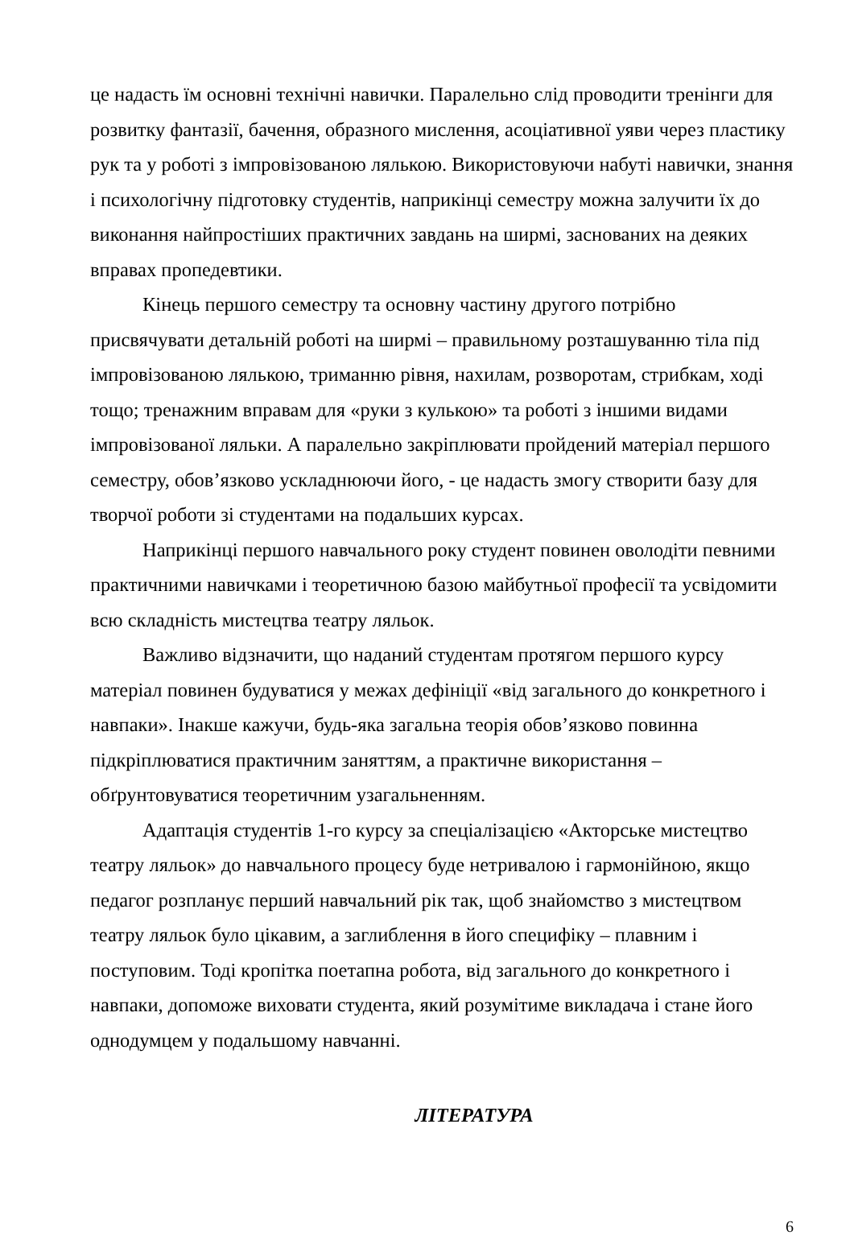це надасть їм основні технічні навички. Паралельно слід проводити тренінги для розвитку фантазії, бачення, образного мислення, асоціативної уяви через пластику рук та у роботі з імпровізованою лялькою. Використовуючи набуті навички, знання і психологічну підготовку студентів, наприкінці семестру можна залучити їх до виконання найпростіших практичних завдань на ширмі, заснованих на деяких вправах пропедевтики.
Кінець першого семестру та основну частину другого потрібно присвячувати детальній роботі на ширмі – правильному розташуванню тіла під імпровізованою лялькою, триманню рівня, нахилам, розворотам, стрибкам, ході тощо; тренажним вправам для «руки з кулькою» та роботі з іншими видами імпровізованої ляльки. А паралельно закріплювати пройдений матеріал першого семестру, обов’язково ускладнюючи його, - це надасть змогу створити базу для творчої роботи зі студентами на подальших курсах.
Наприкінці першого навчального року студент повинен оволодіти певними практичними навичками і теоретичною базою майбутньої професії та усвідомити всю складність мистецтва театру ляльок.
Важливо відзначити, що наданий студентам протягом першого курсу матеріал повинен будуватися у межах дефініції «від загального до конкретного і навпаки». Інакше кажучи, будь-яка загальна теорія обов’язково повинна підкріплюватися практичним заняттям, а практичне використання – обґрунтовуватися теоретичним узагальненням.
Адаптація студентів 1-го курсу за спеціалізацією «Акторське мистецтво театру ляльок» до навчального процесу буде нетривалою і гармонійною, якщо педагог розпланує перший навчальний рік так, щоб знайомство з мистецтвом театру ляльок було цікавим, а заглиблення в його специфіку – плавним і поступовим. Тоді кропітка поетапна робота, від загального до конкретного і навпаки, допоможе виховати студента, який розумітиме викладача і стане його однодумцем у подальшому навчанні.
ЛІТЕРАТУРА
6